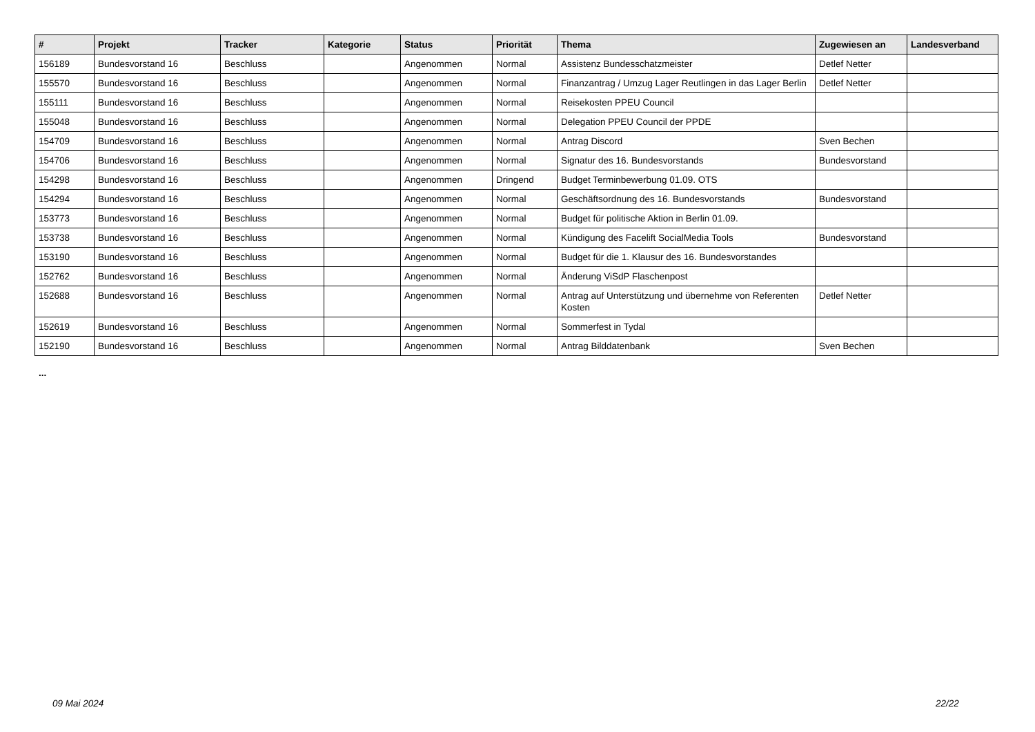| # | Projekt | Tracker | Kategorie | Status | Priorität | Thema | Zugewiesen an | Landesverband |
| --- | --- | --- | --- | --- | --- | --- | --- | --- |
| 156189 | Bundesvorstand 16 | Beschluss | | Angenommen | Normal | Assistenz Bundesschatzmeister | Detlef Netter | |
| 155570 | Bundesvorstand 16 | Beschluss | | Angenommen | Normal | Finanzantrag / Umzug Lager Reutlingen in das Lager Berlin | Detlef Netter | |
| 155111 | Bundesvorstand 16 | Beschluss | | Angenommen | Normal | Reisekosten PPEU Council | | |
| 155048 | Bundesvorstand 16 | Beschluss | | Angenommen | Normal | Delegation PPEU Council der PPDE | | |
| 154709 | Bundesvorstand 16 | Beschluss | | Angenommen | Normal | Antrag Discord | Sven Bechen | |
| 154706 | Bundesvorstand 16 | Beschluss | | Angenommen | Normal | Signatur des 16. Bundesvorstands | Bundesvorstand | |
| 154298 | Bundesvorstand 16 | Beschluss | | Angenommen | Dringend | Budget Terminbewerbung 01.09. OTS | | |
| 154294 | Bundesvorstand 16 | Beschluss | | Angenommen | Normal | Geschäftsordnung des 16. Bundesvorstands | Bundesvorstand | |
| 153773 | Bundesvorstand 16 | Beschluss | | Angenommen | Normal | Budget für politische Aktion in Berlin 01.09. | | |
| 153738 | Bundesvorstand 16 | Beschluss | | Angenommen | Normal | Kündigung des Facelift SocialMedia Tools | Bundesvorstand | |
| 153190 | Bundesvorstand 16 | Beschluss | | Angenommen | Normal | Budget für die 1. Klausur des 16. Bundesvorstandes | | |
| 152762 | Bundesvorstand 16 | Beschluss | | Angenommen | Normal | Änderung ViSdP Flaschenpost | | |
| 152688 | Bundesvorstand 16 | Beschluss | | Angenommen | Normal | Antrag auf Unterstützung und übernehme von Referenten Kosten | Detlef Netter | |
| 152619 | Bundesvorstand 16 | Beschluss | | Angenommen | Normal | Sommerfest in Tydal | | |
| 152190 | Bundesvorstand 16 | Beschluss | | Angenommen | Normal | Antrag Bilddatenbank | Sven Bechen | |
...
09 Mai 2024 22/22